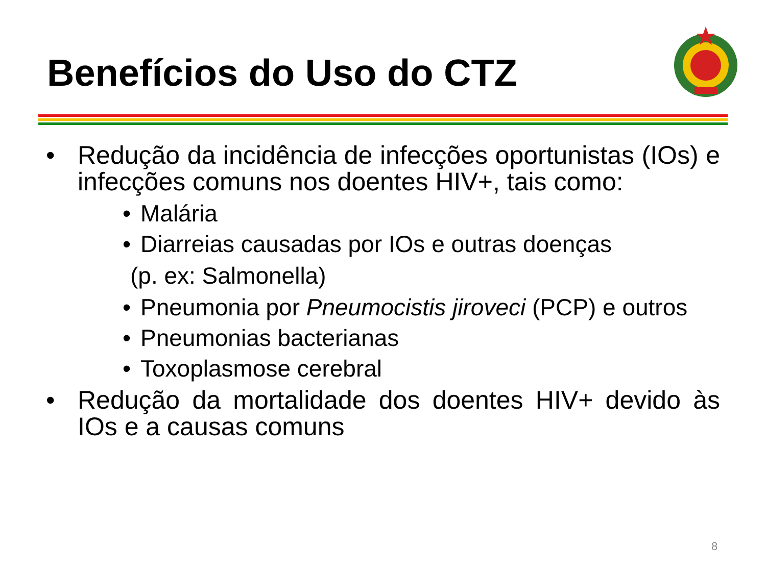Benefícios do Uso do CTZ
• Redução da incidência de infecções oportunistas (IOs) e infecções comuns nos doentes HIV+, tais como:
• Malária
• Diarreias causadas por IOs e outras doenças
(p. ex: Salmonella)
• Pneumonia por Pneumocistis jiroveci (PCP) e outros
• Pneumonias bacterianas
• Toxoplasmose cerebral
• Redução da mortalidade dos doentes HIV+ devido às IOs e a causas comuns
8